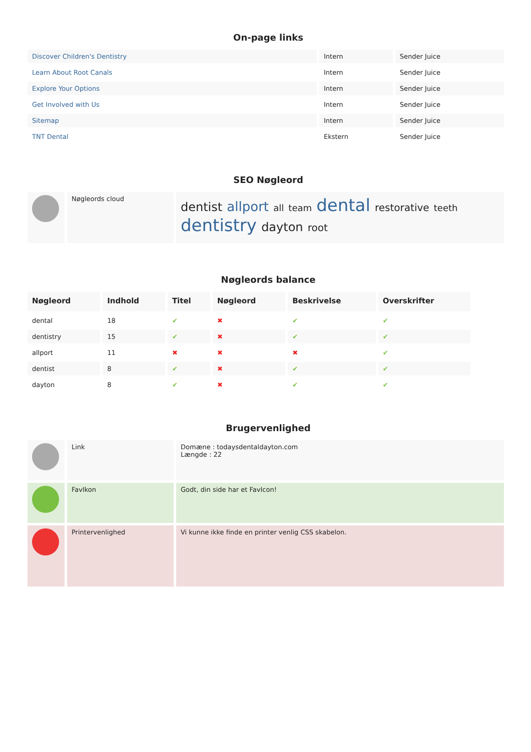On-page links
| Discover Children's Dentistry | Intern | Sender Juice |
| Learn About Root Canals | Intern | Sender Juice |
| Explore Your Options | Intern | Sender Juice |
| Get Involved with Us | Intern | Sender Juice |
| Sitemap | Intern | Sender Juice |
| TNT Dental | Ekstern | Sender Juice |
SEO Nøgleord
| | Nøgleords cloud | dentist allport all team dental restorative teeth dentistry dayton root |
Nøgleords balance
| Nøgleord | Indhold | Titel | Nøgleord | Beskrivelse | Overskrifter |
| --- | --- | --- | --- | --- | --- |
| dental | 18 | ✔ | ✖ | ✔ | ✔ |
| dentistry | 15 | ✔ | ✖ | ✔ | ✔ |
| allport | 11 | ✖ | ✖ | ✖ | ✔ |
| dentist | 8 | ✔ | ✖ | ✔ | ✔ |
| dayton | 8 | ✔ | ✖ | ✔ | ✔ |
Brugervenlighed
| | Link | Domæne : todaysdentaldayton.com Længde : 22 |
| | FavIkon | Godt, din side har et FavIcon! |
| | Printervenlighed | Vi kunne ikke finde en printer venlig CSS skabelon. |